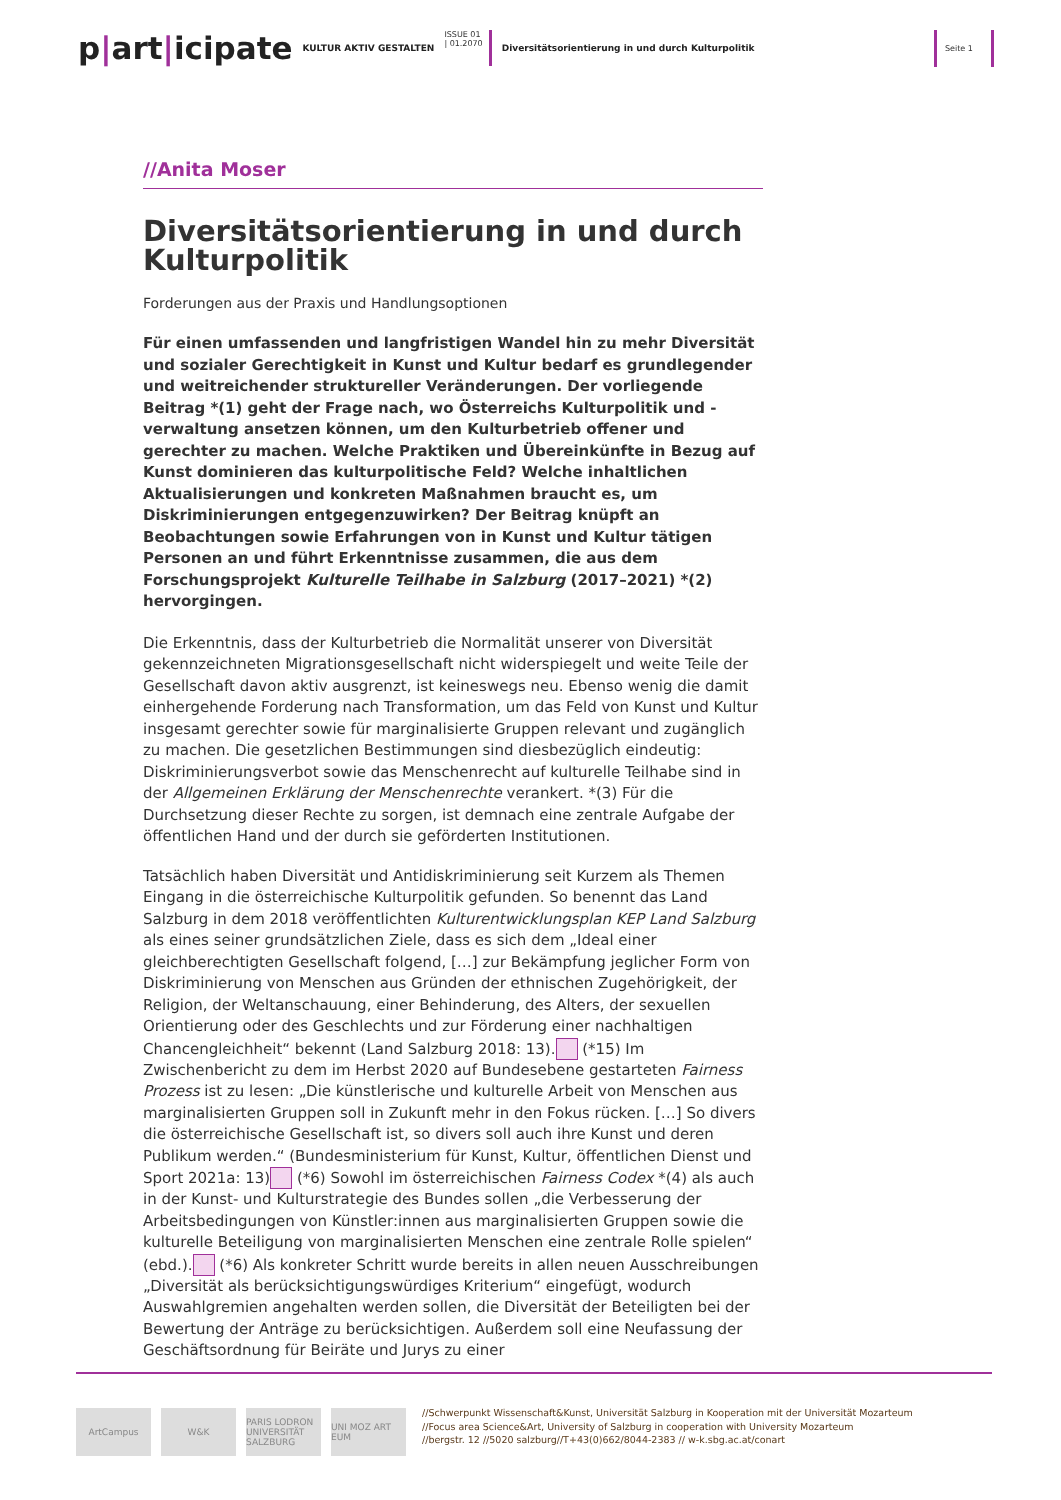p|art|icipate
KULTUR AKTIV GESTALTEN
ISSUE 01
| 01.2070
Diversitätsorientierung in und durch Kulturpolitik
Seite 1
//Anita Moser
Diversitätsorientierung in und durch Kulturpolitik
Forderungen aus der Praxis und Handlungsoptionen
Für einen umfassenden und langfristigen Wandel hin zu mehr Diversität und sozialer Gerechtigkeit in Kunst und Kultur bedarf es grundlegender und weitreichender struktureller Veränderungen. Der vorliegende Beitrag *(1) geht der Frage nach, wo Österreichs Kulturpolitik und -verwaltung ansetzen können, um den Kulturbetrieb offener und gerechter zu machen. Welche Praktiken und Übereinkünfte in Bezug auf Kunst dominieren das kulturpolitische Feld? Welche inhaltlichen Aktualisierungen und konkreten Maßnahmen braucht es, um Diskriminierungen entgegenzuwirken? Der Beitrag knüpft an Beobachtungen sowie Erfahrungen von in Kunst und Kultur tätigen Personen an und führt Erkenntnisse zusammen, die aus dem Forschungsprojekt Kulturelle Teilhabe in Salzburg (2017–2021) *(2) hervorgingen.
Die Erkenntnis, dass der Kulturbetrieb die Normalität unserer von Diversität gekennzeichneten Migrationsgesellschaft nicht widerspiegelt und weite Teile der Gesellschaft davon aktiv ausgrenzt, ist keineswegs neu. Ebenso wenig die damit einhergehende Forderung nach Transformation, um das Feld von Kunst und Kultur insgesamt gerechter sowie für marginalisierte Gruppen relevant und zugänglich zu machen. Die gesetzlichen Bestimmungen sind diesbezüglich eindeutig: Diskriminierungsverbot sowie das Menschenrecht auf kulturelle Teilhabe sind in der Allgemeinen Erklärung der Menschenrechte verankert. *(3) Für die Durchsetzung dieser Rechte zu sorgen, ist demnach eine zentrale Aufgabe der öffentlichen Hand und der durch sie geförderten Institutionen.
Tatsächlich haben Diversität und Antidiskriminierung seit Kurzem als Themen Eingang in die österreichische Kulturpolitik gefunden. So benennt das Land Salzburg in dem 2018 veröffentlichten Kulturentwicklungsplan KEP Land Salzburg als eines seiner grundsätzlichen Ziele, dass es sich dem „Ideal einer gleichberechtigten Gesellschaft folgend, […] zur Bekämpfung jeglicher Form von Diskriminierung von Menschen aus Gründen der ethnischen Zugehörigkeit, der Religion, der Weltanschauung, einer Behinderung, des Alters, der sexuellen Orientierung oder des Geschlechts und zur Förderung einer nachhaltigen Chancengleichheit“ bekennt (Land Salzburg 2018: 13). (*15) Im Zwischenbericht zu dem im Herbst 2020 auf Bundesebene gestarteten Fairness Prozess ist zu lesen: „Die künstlerische und kulturelle Arbeit von Menschen aus marginalisierten Gruppen soll in Zukunft mehr in den Fokus rücken. […] So divers die österreichische Gesellschaft ist, so divers soll auch ihre Kunst und deren Publikum werden.“ (Bundesministerium für Kunst, Kultur, öffentlichen Dienst und Sport 2021a: 13) (*6) Sowohl im österreichischen Fairness Codex *(4) als auch in der Kunst- und Kulturstrategie des Bundes sollen „die Verbesserung der Arbeitsbedingungen von Künstler:innen aus marginalisierten Gruppen sowie die kulturelle Beteiligung von marginalisierten Menschen eine zentrale Rolle spielen“ (ebd.). (*6) Als konkreter Schritt wurde bereits in allen neuen Ausschreibungen „Diversität als berücksichtigungswürdiges Kriterium“ eingefügt, wodurch Auswahlgremien angehalten werden sollen, die Diversität der Beteiligten bei der Bewertung der Anträge zu berücksichtigen. Außerdem soll eine Neufassung der Geschäftsordnung für Beiräte und Jurys zu einer
ArtCampus W&K PARIS LODRON UNIVERSITÄT SALZBURG
UNI MOZ ART EUM
//Schwerpunkt Wissenschaft&Kunst, Universität Salzburg in Kooperation mit der Universität Mozarteum
//Focus area Science&Art, University of Salzburg in cooperation with University Mozarteum
//bergstr. 12 //5020 salzburg//T+43(0)662/8044-2383 // w-k.sbg.ac.at/conart